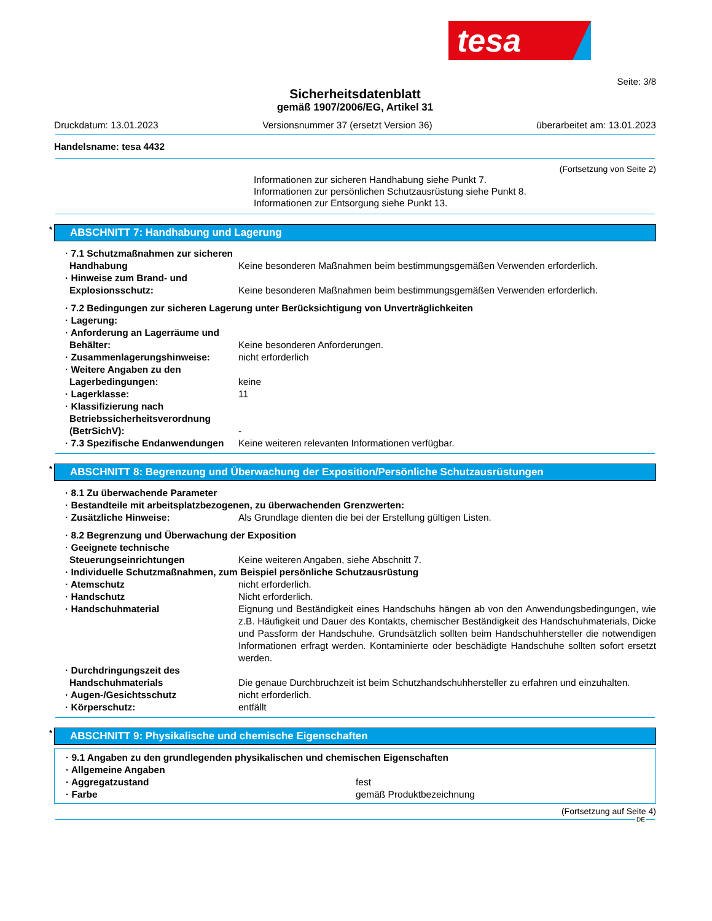tesa
Seite: 3/8
Sicherheitsdatenblatt
gemäß 1907/2006/EG, Artikel 31
Druckdatum: 13.01.2023 Versionsnummer 37 (ersetzt Version 36) überarbeitet am: 13.01.2023
Handelsname: tesa 4432
(Fortsetzung von Seite 2)
Informationen zur sicheren Handhabung siehe Punkt 7.
Informationen zur persönlichen Schutzausrüstung siehe Punkt 8.
Informationen zur Entsorgung siehe Punkt 13.
* ABSCHNITT 7: Handhabung und Lagerung
· 7.1 Schutzmaßnahmen zur sicheren Handhabung
Keine besonderen Maßnahmen beim bestimmungsgemäßen Verwenden erforderlich.
· Hinweise zum Brand- und Explosionsschutz:
Keine besonderen Maßnahmen beim bestimmungsgemäßen Verwenden erforderlich.
· 7.2 Bedingungen zur sicheren Lagerung unter Berücksichtigung von Unverträglichkeiten
· Lagerung:
· Anforderung an Lagerräume und Behälter:
Keine besonderen Anforderungen.
· Zusammenlagerungshinweise: nicht erforderlich
· Weitere Angaben zu den Lagerbedingungen:
keine
· Lagerklasse: 11
· Klassifizierung nach Betriebssicherheitsverordnung (BetrSichV):
-
· 7.3 Spezifische Endanwendungen Keine weiteren relevanten Informationen verfügbar.
* ABSCHNITT 8: Begrenzung und Überwachung der Exposition/Persönliche Schutzausrüstungen
· 8.1 Zu überwachende Parameter
· Bestandteile mit arbeitsplatzbezogenen, zu überwachenden Grenzwerten:
· Zusätzliche Hinweise: Als Grundlage dienten die bei der Erstellung gültigen Listen.
· 8.2 Begrenzung und Überwachung der Exposition
· Geeignete technische Steuerungseinrichtungen
Keine weiteren Angaben, siehe Abschnitt 7.
· Individuelle Schutzmaßnahmen, zum Beispiel persönliche Schutzausrüstung
· Atemschutz nicht erforderlich.
· Handschutz Nicht erforderlich.
· Handschuhmaterial Eignung und Beständigkeit eines Handschuhs hängen ab von den Anwendungsbedingungen, wie z.B. Häufigkeit und Dauer des Kontakts, chemischer Beständigkeit des Handschuhmaterials, Dicke und Passform der Handschuhe. Grundsätzlich sollten beim Handschuhhersteller die notwendigen Informationen erfragt werden. Kontaminierte oder beschädigte Handschuhe sollten sofort ersetzt werden.
· Durchdringungszeit des Handschuhmaterials
Die genaue Durchbruchzeit ist beim Schutzhandschuhhersteller zu erfahren und einzuhalten.
· Augen-/Gesichtsschutz nicht erforderlich.
· Körperschutz: entfällt
* ABSCHNITT 9: Physikalische und chemische Eigenschaften
· 9.1 Angaben zu den grundlegenden physikalischen und chemischen Eigenschaften
· Allgemeine Angaben
· Aggregatzustand fest
· Farbe gemäß Produktbezeichnung
(Fortsetzung auf Seite 4)
DE